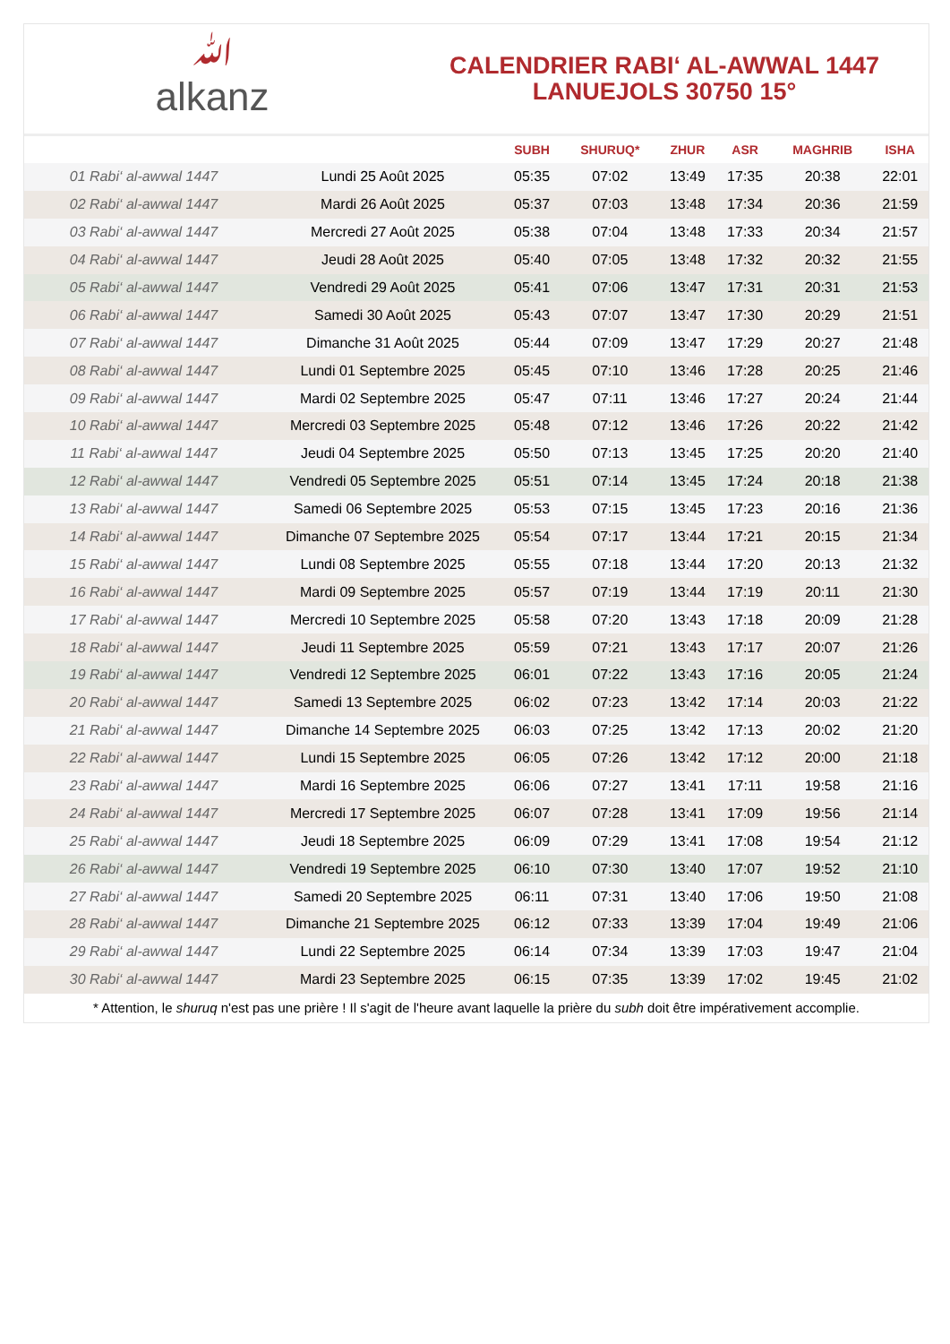ﷲalkanz
CALENDRIER RABI‘ AL-AWWAL 1447
LANUEJOLS 30750 15°
| | | SUBH | SHURUQ* | ZHUR | ASR | MAGHRIB | ISHA |
| --- | --- | --- | --- | --- | --- | --- | --- |
| 01 Rabi‘ al-awwal 1447 | Lundi 25 Août 2025 | 05:35 | 07:02 | 13:49 | 17:35 | 20:38 | 22:01 |
| 02 Rabi‘ al-awwal 1447 | Mardi 26 Août 2025 | 05:37 | 07:03 | 13:48 | 17:34 | 20:36 | 21:59 |
| 03 Rabi‘ al-awwal 1447 | Mercredi 27 Août 2025 | 05:38 | 07:04 | 13:48 | 17:33 | 20:34 | 21:57 |
| 04 Rabi‘ al-awwal 1447 | Jeudi 28 Août 2025 | 05:40 | 07:05 | 13:48 | 17:32 | 20:32 | 21:55 |
| 05 Rabi‘ al-awwal 1447 | Vendredi 29 Août 2025 | 05:41 | 07:06 | 13:47 | 17:31 | 20:31 | 21:53 |
| 06 Rabi‘ al-awwal 1447 | Samedi 30 Août 2025 | 05:43 | 07:07 | 13:47 | 17:30 | 20:29 | 21:51 |
| 07 Rabi‘ al-awwal 1447 | Dimanche 31 Août 2025 | 05:44 | 07:09 | 13:47 | 17:29 | 20:27 | 21:48 |
| 08 Rabi‘ al-awwal 1447 | Lundi 01 Septembre 2025 | 05:45 | 07:10 | 13:46 | 17:28 | 20:25 | 21:46 |
| 09 Rabi‘ al-awwal 1447 | Mardi 02 Septembre 2025 | 05:47 | 07:11 | 13:46 | 17:27 | 20:24 | 21:44 |
| 10 Rabi‘ al-awwal 1447 | Mercredi 03 Septembre 2025 | 05:48 | 07:12 | 13:46 | 17:26 | 20:22 | 21:42 |
| 11 Rabi‘ al-awwal 1447 | Jeudi 04 Septembre 2025 | 05:50 | 07:13 | 13:45 | 17:25 | 20:20 | 21:40 |
| 12 Rabi‘ al-awwal 1447 | Vendredi 05 Septembre 2025 | 05:51 | 07:14 | 13:45 | 17:24 | 20:18 | 21:38 |
| 13 Rabi‘ al-awwal 1447 | Samedi 06 Septembre 2025 | 05:53 | 07:15 | 13:45 | 17:23 | 20:16 | 21:36 |
| 14 Rabi‘ al-awwal 1447 | Dimanche 07 Septembre 2025 | 05:54 | 07:17 | 13:44 | 17:21 | 20:15 | 21:34 |
| 15 Rabi‘ al-awwal 1447 | Lundi 08 Septembre 2025 | 05:55 | 07:18 | 13:44 | 17:20 | 20:13 | 21:32 |
| 16 Rabi‘ al-awwal 1447 | Mardi 09 Septembre 2025 | 05:57 | 07:19 | 13:44 | 17:19 | 20:11 | 21:30 |
| 17 Rabi‘ al-awwal 1447 | Mercredi 10 Septembre 2025 | 05:58 | 07:20 | 13:43 | 17:18 | 20:09 | 21:28 |
| 18 Rabi‘ al-awwal 1447 | Jeudi 11 Septembre 2025 | 05:59 | 07:21 | 13:43 | 17:17 | 20:07 | 21:26 |
| 19 Rabi‘ al-awwal 1447 | Vendredi 12 Septembre 2025 | 06:01 | 07:22 | 13:43 | 17:16 | 20:05 | 21:24 |
| 20 Rabi‘ al-awwal 1447 | Samedi 13 Septembre 2025 | 06:02 | 07:23 | 13:42 | 17:14 | 20:03 | 21:22 |
| 21 Rabi‘ al-awwal 1447 | Dimanche 14 Septembre 2025 | 06:03 | 07:25 | 13:42 | 17:13 | 20:02 | 21:20 |
| 22 Rabi‘ al-awwal 1447 | Lundi 15 Septembre 2025 | 06:05 | 07:26 | 13:42 | 17:12 | 20:00 | 21:18 |
| 23 Rabi‘ al-awwal 1447 | Mardi 16 Septembre 2025 | 06:06 | 07:27 | 13:41 | 17:11 | 19:58 | 21:16 |
| 24 Rabi‘ al-awwal 1447 | Mercredi 17 Septembre 2025 | 06:07 | 07:28 | 13:41 | 17:09 | 19:56 | 21:14 |
| 25 Rabi‘ al-awwal 1447 | Jeudi 18 Septembre 2025 | 06:09 | 07:29 | 13:41 | 17:08 | 19:54 | 21:12 |
| 26 Rabi‘ al-awwal 1447 | Vendredi 19 Septembre 2025 | 06:10 | 07:30 | 13:40 | 17:07 | 19:52 | 21:10 |
| 27 Rabi‘ al-awwal 1447 | Samedi 20 Septembre 2025 | 06:11 | 07:31 | 13:40 | 17:06 | 19:50 | 21:08 |
| 28 Rabi‘ al-awwal 1447 | Dimanche 21 Septembre 2025 | 06:12 | 07:33 | 13:39 | 17:04 | 19:49 | 21:06 |
| 29 Rabi‘ al-awwal 1447 | Lundi 22 Septembre 2025 | 06:14 | 07:34 | 13:39 | 17:03 | 19:47 | 21:04 |
| 30 Rabi‘ al-awwal 1447 | Mardi 23 Septembre 2025 | 06:15 | 07:35 | 13:39 | 17:02 | 19:45 | 21:02 |
* Attention, le shuruq n'est pas une prière ! Il s'agit de l'heure avant laquelle la prière du subh doit être impérativement accomplie.